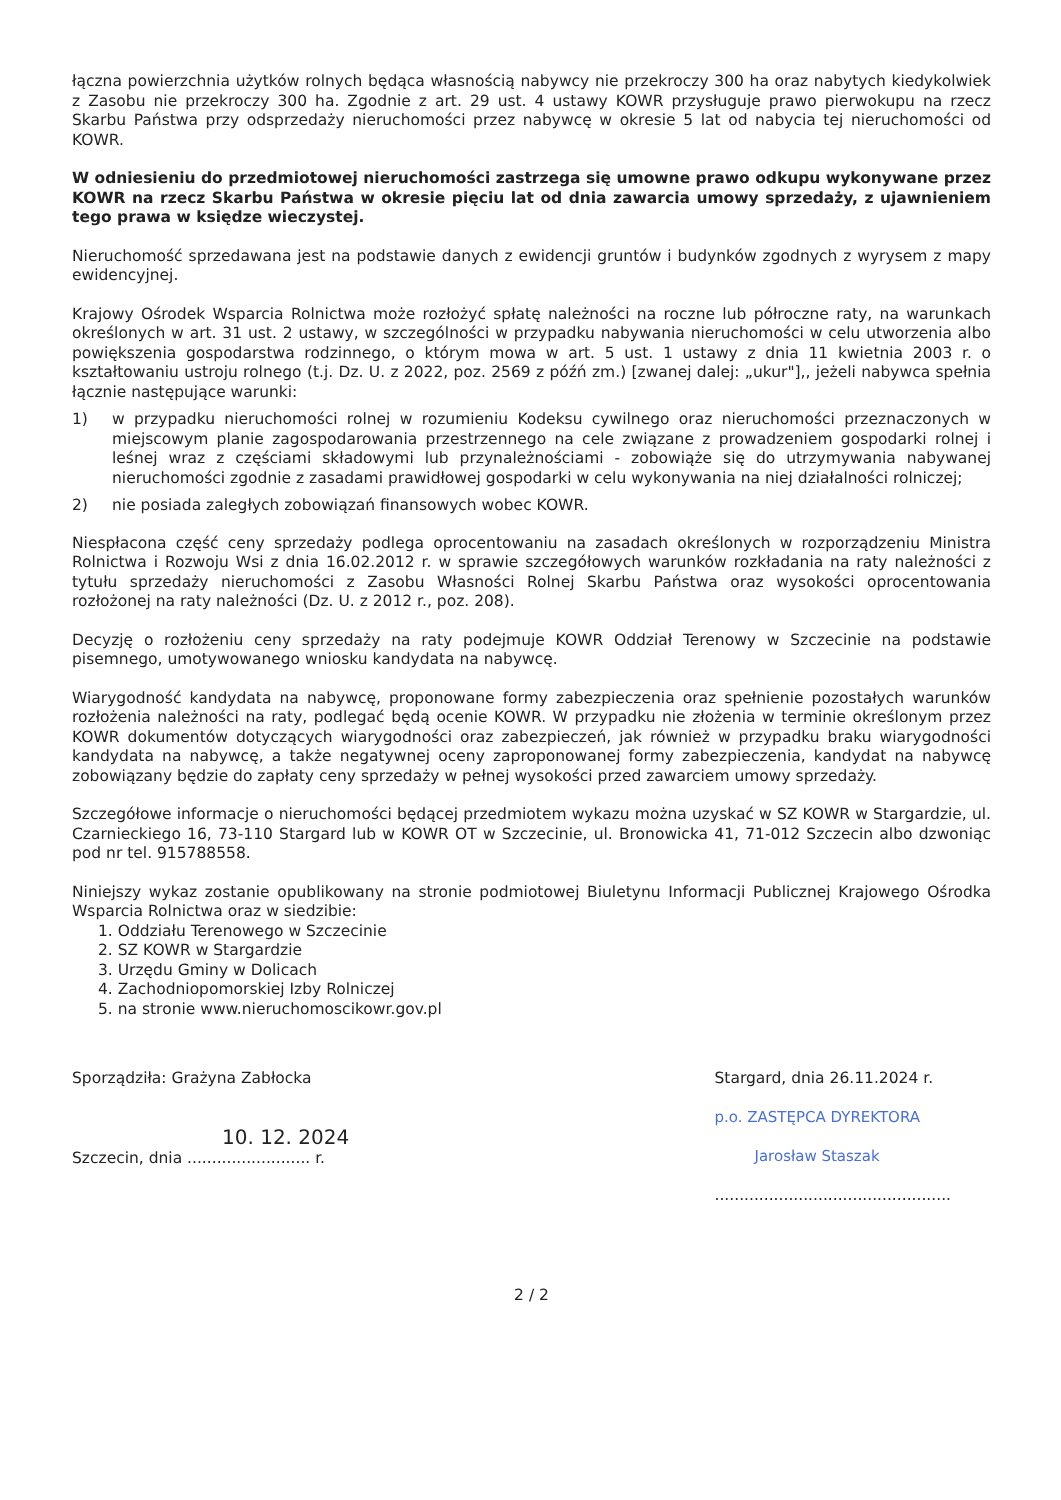łączna powierzchnia użytków rolnych będąca własnością nabywcy nie przekroczy 300 ha oraz nabytych kiedykolwiek z Zasobu nie przekroczy 300 ha. Zgodnie z art. 29 ust. 4 ustawy KOWR przysługuje prawo pierwokupu na rzecz Skarbu Państwa przy odsprzedaży nieruchomości przez nabywcę w okresie 5 lat od nabycia tej nieruchomości od KOWR.
W odniesieniu do przedmiotowej nieruchomości zastrzega się umowne prawo odkupu wykonywane przez KOWR na rzecz Skarbu Państwa w okresie pięciu lat od dnia zawarcia umowy sprzedaży, z ujawnieniem tego prawa w księdze wieczystej.
Nieruchomość sprzedawana jest na podstawie danych z ewidencji gruntów i budynków zgodnych z wyrysem z mapy ewidencyjnej.
Krajowy Ośrodek Wsparcia Rolnictwa może rozłożyć spłatę należności na roczne lub półroczne raty, na warunkach określonych w art. 31 ust. 2 ustawy, w szczególności w przypadku nabywania nieruchomości w celu utworzenia albo powiększenia gospodarstwa rodzinnego, o którym mowa w art. 5 ust. 1 ustawy z dnia 11 kwietnia 2003 r. o kształtowaniu ustroju rolnego (t.j. Dz. U. z 2022, poz. 2569 z późń zm.) [zwanej dalej: „ukur"],, jeżeli nabywca spełnia łącznie następujące warunki:
1) w przypadku nieruchomości rolnej w rozumieniu Kodeksu cywilnego oraz nieruchomości przeznaczonych w miejscowym planie zagospodarowania przestrzennego na cele związane z prowadzeniem gospodarki rolnej i leśnej wraz z częściami składowymi lub przynależnościami - zobowiąże się do utrzymywania nabywanej nieruchomości zgodnie z zasadami prawidłowej gospodarki w celu wykonywania na niej działalności rolniczej;
2) nie posiada zaległych zobowiązań finansowych wobec KOWR.
Niespłacona część ceny sprzedaży podlega oprocentowaniu na zasadach określonych w rozporządzeniu Ministra Rolnictwa i Rozwoju Wsi z dnia 16.02.2012 r. w sprawie szczegółowych warunków rozkładania na raty należności z tytułu sprzedaży nieruchomości z Zasobu Własności Rolnej Skarbu Państwa oraz wysokości oprocentowania rozłożonej na raty należności (Dz. U. z 2012 r., poz. 208).
Decyzję o rozłożeniu ceny sprzedaży na raty podejmuje KOWR Oddział Terenowy w Szczecinie na podstawie pisemnego, umotywowanego wniosku kandydata na nabywcę.
Wiarygodność kandydata na nabywcę, proponowane formy zabezpieczenia oraz spełnienie pozostałych warunków rozłożenia należności na raty, podlegać będą ocenie KOWR. W przypadku nie złożenia w terminie określonym przez KOWR dokumentów dotyczących wiarygodności oraz zabezpieczeń, jak również w przypadku braku wiarygodności kandydata na nabywcę, a także negatywnej oceny zaproponowanej formy zabezpieczenia, kandydat na nabywcę zobowiązany będzie do zapłaty ceny sprzedaży w pełnej wysokości przed zawarciem umowy sprzedaży.
Szczegółowe informacje o nieruchomości będącej przedmiotem wykazu można uzyskać w SZ KOWR w Stargardzie, ul. Czarnieckiego 16, 73-110 Stargard lub w KOWR OT w Szczecinie, ul. Bronowicka 41, 71-012 Szczecin albo dzwoniąc pod nr tel. 915788558.
Niniejszy wykaz zostanie opublikowany na stronie podmiotowej Biuletynu Informacji Publicznej Krajowego Ośrodka Wsparcia Rolnictwa oraz w siedzibie:
1. Oddziału Terenowego w Szczecinie
2. SZ KOWR w Stargardzie
3. Urzędu Gminy w Dolicach
4. Zachodniopomorskiej Izby Rolniczej
5. na stronie www.nieruchomoscikowr.gov.pl
Sporządziła: Grażyna Zabłocka
10. 12. 2024
Szczecin, dnia ......................... r.
Stargard, dnia 26.11.2024 r.
p.o. ZASTĘPCA DYREKTORA
Jarosław Staszak
................................................
2 / 2